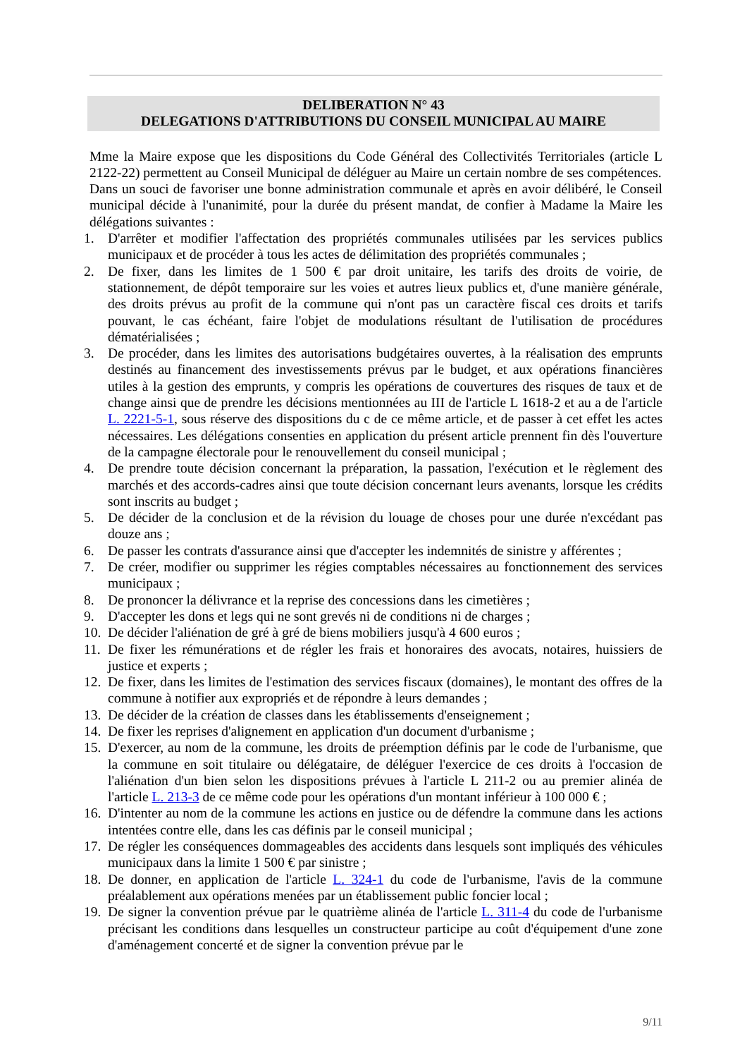DELIBERATION N° 43
DELEGATIONS D'ATTRIBUTIONS DU CONSEIL MUNICIPAL AU MAIRE
Mme la Maire expose que les dispositions du Code Général des Collectivités Territoriales (article L 2122-22) permettent au Conseil Municipal de déléguer au Maire un certain nombre de ses compétences.
Dans un souci de favoriser une bonne administration communale et après en avoir délibéré, le Conseil municipal décide à l'unanimité, pour la durée du présent mandat, de confier à Madame la Maire les délégations suivantes :
1. D'arrêter et modifier l'affectation des propriétés communales utilisées par les services publics municipaux et de procéder à tous les actes de délimitation des propriétés communales ;
2. De fixer, dans les limites de 1 500 € par droit unitaire, les tarifs des droits de voirie, de stationnement, de dépôt temporaire sur les voies et autres lieux publics et, d'une manière générale, des droits prévus au profit de la commune qui n'ont pas un caractère fiscal ces droits et tarifs pouvant, le cas échéant, faire l'objet de modulations résultant de l'utilisation de procédures dématérialisées ;
3. De procéder, dans les limites des autorisations budgétaires ouvertes, à la réalisation des emprunts destinés au financement des investissements prévus par le budget, et aux opérations financières utiles à la gestion des emprunts, y compris les opérations de couvertures des risques de taux et de change ainsi que de prendre les décisions mentionnées au III de l'article L 1618-2 et au a de l'article L. 2221-5-1, sous réserve des dispositions du c de ce même article, et de passer à cet effet les actes nécessaires. Les délégations consenties en application du présent article prennent fin dès l'ouverture de la campagne électorale pour le renouvellement du conseil municipal ;
4. De prendre toute décision concernant la préparation, la passation, l'exécution et le règlement des marchés et des accords-cadres ainsi que toute décision concernant leurs avenants, lorsque les crédits sont inscrits au budget ;
5. De décider de la conclusion et de la révision du louage de choses pour une durée n'excédant pas douze ans ;
6. De passer les contrats d'assurance ainsi que d'accepter les indemnités de sinistre y afférentes ;
7. De créer, modifier ou supprimer les régies comptables nécessaires au fonctionnement des services municipaux ;
8. De prononcer la délivrance et la reprise des concessions dans les cimetières ;
9. D'accepter les dons et legs qui ne sont grevés ni de conditions ni de charges ;
10. De décider l'aliénation de gré à gré de biens mobiliers jusqu'à 4 600 euros ;
11. De fixer les rémunérations et de régler les frais et honoraires des avocats, notaires, huissiers de justice et experts ;
12. De fixer, dans les limites de l'estimation des services fiscaux (domaines), le montant des offres de la commune à notifier aux expropriés et de répondre à leurs demandes ;
13. De décider de la création de classes dans les établissements d'enseignement ;
14. De fixer les reprises d'alignement en application d'un document d'urbanisme ;
15. D'exercer, au nom de la commune, les droits de préemption définis par le code de l'urbanisme, que la commune en soit titulaire ou délégataire, de déléguer l'exercice de ces droits à l'occasion de l'aliénation d'un bien selon les dispositions prévues à l'article L 211-2 ou au premier alinéa de l'article L. 213-3 de ce même code pour les opérations d'un montant inférieur à 100 000 € ;
16. D'intenter au nom de la commune les actions en justice ou de défendre la commune dans les actions intentées contre elle, dans les cas définis par le conseil municipal ;
17. De régler les conséquences dommageables des accidents dans lesquels sont impliqués des véhicules municipaux dans la limite 1 500 € par sinistre ;
18. De donner, en application de l'article L. 324-1 du code de l'urbanisme, l'avis de la commune préalablement aux opérations menées par un établissement public foncier local ;
19. De signer la convention prévue par le quatrième alinéa de l'article L. 311-4 du code de l'urbanisme précisant les conditions dans lesquelles un constructeur participe au coût d'équipement d'une zone d'aménagement concerté et de signer la convention prévue par le
9/11